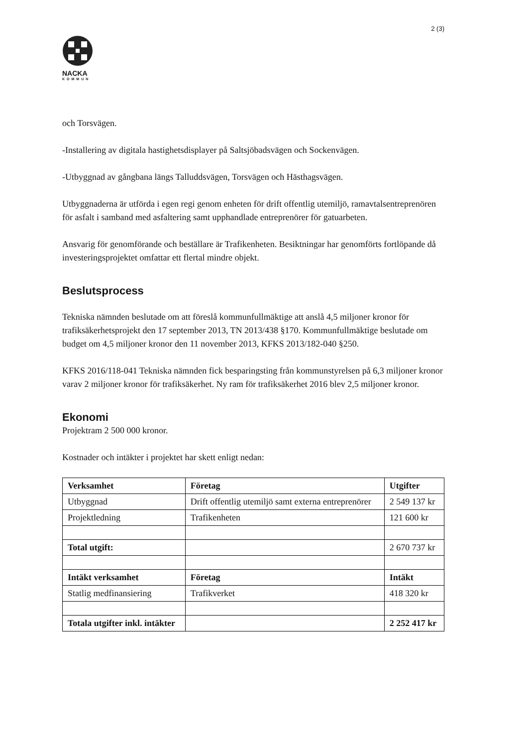2 (3)
NACKA
KOMMUN
och Torsvägen.
-Installering av digitala hastighetsdisplayer på Saltsjöbadsvägen och Sockenvägen.
-Utbyggnad av gångbana längs Talluddsvägen, Torsvägen och Hästhagsvägen.
Utbyggnaderna är utförda i egen regi genom enheten för drift offentlig utemiljö, ramavtalsentreprenören för asfalt i samband med asfaltering samt upphandlade entreprenörer för gatuarbeten.
Ansvarig för genomförande och beställare är Trafikenheten. Besiktningar har genomförts fortlöpande då investeringsprojektet omfattar ett flertal mindre objekt.
Beslutsprocess
Tekniska nämnden beslutade om att föreslå kommunfullmäktige att anslå 4,5 miljoner kronor för trafiksäkerhetsprojekt den 17 september 2013, TN 2013/438 §170. Kommunfullmäktige beslutade om budget om 4,5 miljoner kronor den 11 november 2013, KFKS 2013/182-040 §250.
KFKS 2016/118-041 Tekniska nämnden fick besparingsting från kommunstyrelsen på 6,3 miljoner kronor varav 2 miljoner kronor för trafiksäkerhet. Ny ram för trafiksäkerhet 2016 blev 2,5 miljoner kronor.
Ekonomi
Projektram 2 500 000 kronor.
Kostnader och intäkter i projektet har skett enligt nedan:
| Verksamhet | Företag | Utgifter |
| --- | --- | --- |
| Utbyggnad | Drift offentlig utemiljö samt externa entreprenörer | 2 549 137 kr |
| Projektledning | Trafikenheten | 121 600 kr |
| Total utgift: | | 2 670 737 kr |
| Intäkt verksamhet | Företag | Intäkt |
| Statlig medfinansiering | Trafikverket | 418 320 kr |
| Totala utgifter inkl. intäkter | | 2 252 417 kr |